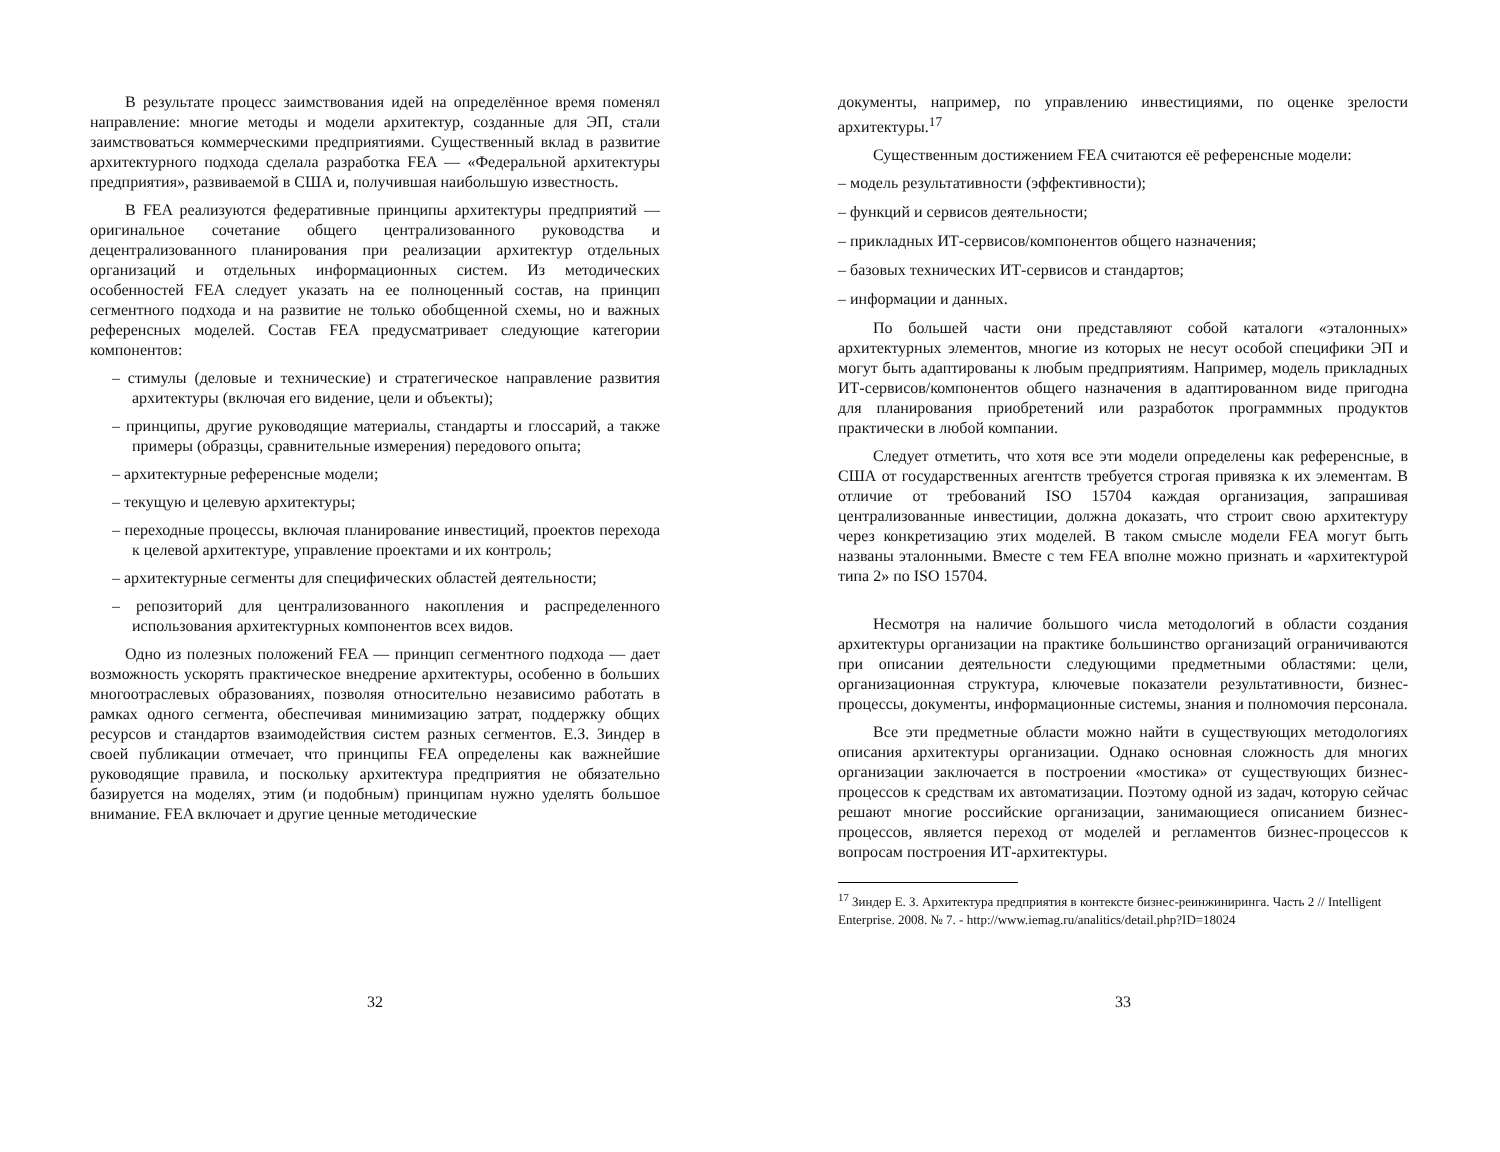В результате процесс заимствования идей на определённое время поменял направление: многие методы и модели архитектур, созданные для ЭП, стали заимствоваться коммерческими предприятиями. Существенный вклад в развитие архитектурного подхода сделала разработка FEA — «Федеральной архитектуры предприятия», развиваемой в США и, получившая наибольшую известность.
В FEA реализуются федеративные принципы архитектуры предприятий — оригинальное сочетание общего централизованного руководства и децентрализованного планирования при реализации архитектур отдельных организаций и отдельных информационных систем. Из методических особенностей FEA следует указать на ее полноценный состав, на принцип сегментного подхода и на развитие не только обобщенной схемы, но и важных референсных моделей. Состав FEA предусматривает следующие категории компонентов:
– стимулы (деловые и технические) и стратегическое направление развития архитектуры (включая его видение, цели и объекты);
– принципы, другие руководящие материалы, стандарты и глоссарий, а также примеры (образцы, сравнительные измерения) передового опыта;
– архитектурные референсные модели;
– текущую и целевую архитектуры;
– переходные процессы, включая планирование инвестиций, проектов перехода к целевой архитектуре, управление проектами и их контроль;
– архитектурные сегменты для специфических областей деятельности;
– репозиторий для централизованного накопления и распределенного использования архитектурных компонентов всех видов.
Одно из полезных положений FEA — принцип сегментного подхода — дает возможность ускорять практическое внедрение архитектуры, особенно в больших многоотраслевых образованиях, позволяя относительно независимо работать в рамках одного сегмента, обеспечивая минимизацию затрат, поддержку общих ресурсов и стандартов взаимодействия систем разных сегментов. Е.З. Зиндер в своей публикации отмечает, что принципы FEA определены как важнейшие руководящие правила, и поскольку архитектура предприятия не обязательно базируется на моделях, этим (и подобным) принципам нужно уделять большое внимание. FEA включает и другие ценные методические
32
документы, например, по управлению инвестициями, по оценке зрелости архитектуры.<sup>17</sup>
Существенным достижением FEA считаются её референсные модели:
– модель результативности (эффективности);
– функций и сервисов деятельности;
– прикладных ИТ-сервисов/компонентов общего назначения;
– базовых технических ИТ-сервисов и стандартов;
– информации и данных.
По большей части они представляют собой каталоги «эталонных» архитектурных элементов, многие из которых не несут особой специфики ЭП и могут быть адаптированы к любым предприятиям. Например, модель прикладных ИТ-сервисов/компонентов общего назначения в адаптированном виде пригодна для планирования приобретений или разработок программных продуктов практически в любой компании.
Следует отметить, что хотя все эти модели определены как референсные, в США от государственных агентств требуется строгая привязка к их элементам. В отличие от требований ISO 15704 каждая организация, запрашивая централизованные инвестиции, должна доказать, что строит свою архитектуру через конкретизацию этих моделей. В таком смысле модели FEA могут быть названы эталонными. Вместе с тем FEA вполне можно признать и «архитектурой типа 2» по ISO 15704.
Несмотря на наличие большого числа методологий в области создания архитектуры организации на практике большинство организаций ограничиваются при описании деятельности следующими предметными областями: цели, организационная структура, ключевые показатели результативности, бизнес-процессы, документы, информационные системы, знания и полномочия персонала.
Все эти предметные области можно найти в существующих методологиях описания архитектуры организации. Однако основная сложность для многих организации заключается в построении «мостика» от существующих бизнес-процессов к средствам их автоматизации. Поэтому одной из задач, которую сейчас решают многие российские организации, занимающиеся описанием бизнес-процессов, является переход от моделей и регламентов бизнес-процессов к вопросам построения ИТ-архитектуры.
<sup>17</sup> Зиндер Е. З. Архитектура предприятия в контексте бизнес-реинжиниринга. Часть 2 // Intelligent Enterprise. 2008. № 7. - http://www.iemag.ru/analitics/detail.php?ID=18024
33